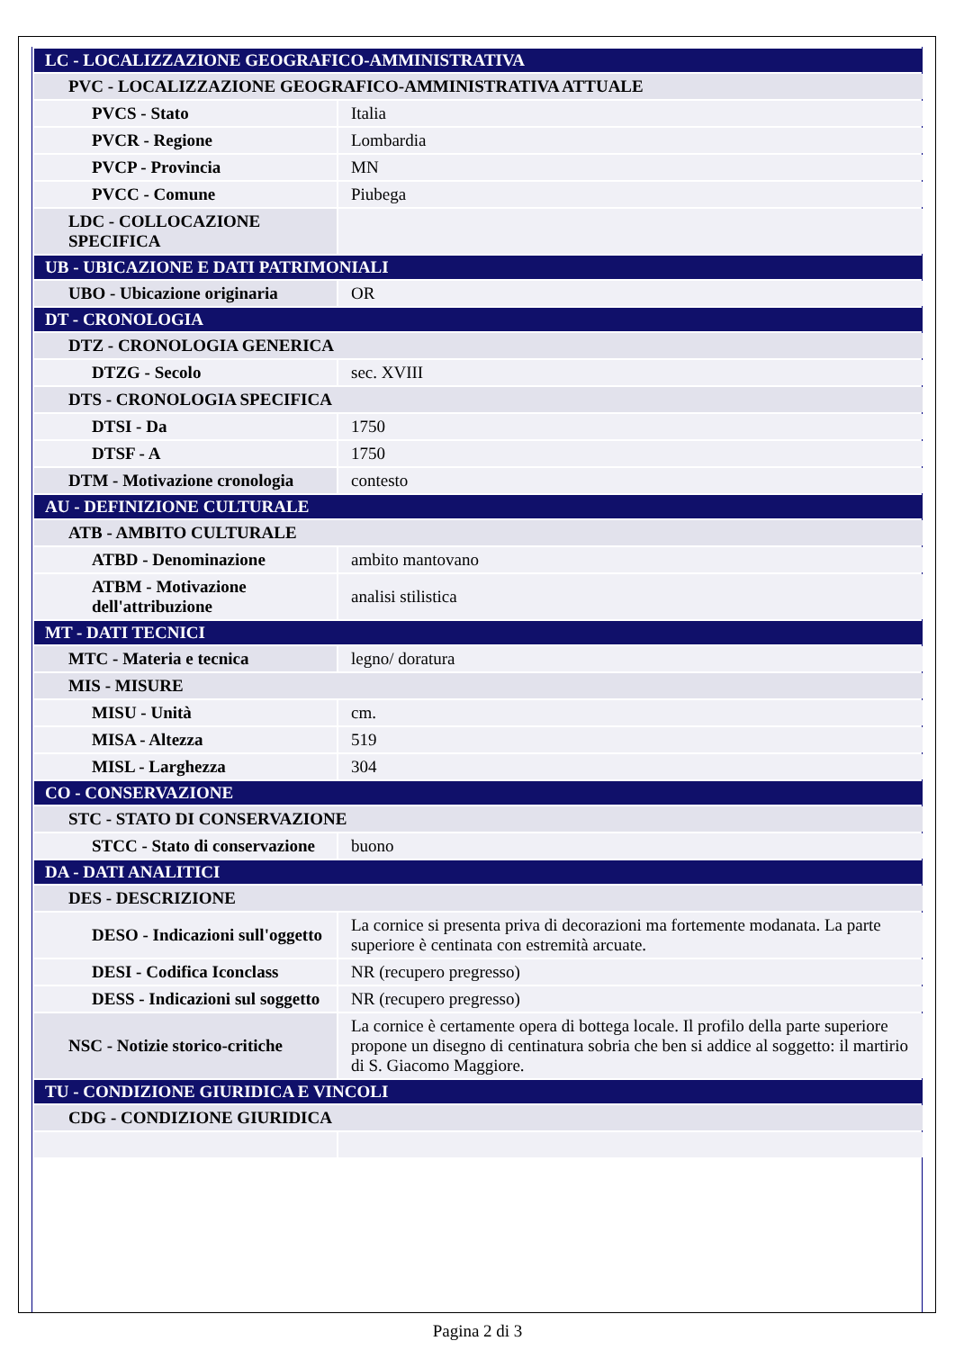| LC - LOCALIZZAZIONE GEOGRAFICO-AMMINISTRATIVA | |
| PVC - LOCALIZZAZIONE GEOGRAFICO-AMMINISTRATIVA ATTUALE | |
| PVCS - Stato | Italia |
| PVCR - Regione | Lombardia |
| PVCP - Provincia | MN |
| PVCC - Comune | Piubega |
| LDC - COLLOCAZIONE SPECIFICA | |
| UB - UBICAZIONE E DATI PATRIMONIALI | |
| UBO - Ubicazione originaria | OR |
| DT - CRONOLOGIA | |
| DTZ - CRONOLOGIA GENERICA | |
| DTZG - Secolo | sec. XVIII |
| DTS - CRONOLOGIA SPECIFICA | |
| DTSI - Da | 1750 |
| DTSF - A | 1750 |
| DTM - Motivazione cronologia | contesto |
| AU - DEFINIZIONE CULTURALE | |
| ATB - AMBITO CULTURALE | |
| ATBD - Denominazione | ambito mantovano |
| ATBM - Motivazione dell'attribuzione | analisi stilistica |
| MT - DATI TECNICI | |
| MTC - Materia e tecnica | legno/ doratura |
| MIS - MISURE | |
| MISU - Unità | cm. |
| MISA - Altezza | 519 |
| MISL - Larghezza | 304 |
| CO - CONSERVAZIONE | |
| STC - STATO DI CONSERVAZIONE | |
| STCC - Stato di conservazione | buono |
| DA - DATI ANALITICI | |
| DES - DESCRIZIONE | |
| DESO - Indicazioni sull'oggetto | La cornice si presenta priva di decorazioni ma fortemente modanata. La parte superiore è centinata con estremità arcuate. |
| DESI - Codifica Iconclass | NR (recupero pregresso) |
| DESS - Indicazioni sul soggetto | NR (recupero pregresso) |
| NSC - Notizie storico-critiche | La cornice è certamente opera di bottega locale. Il profilo della parte superiore propone un disegno di centinatura sobria che ben si addice al soggetto: il martirio di S. Giacomo Maggiore. |
| TU - CONDIZIONE GIURIDICA E VINCOLI | |
| CDG - CONDIZIONE GIURIDICA | |
Pagina 2 di 3